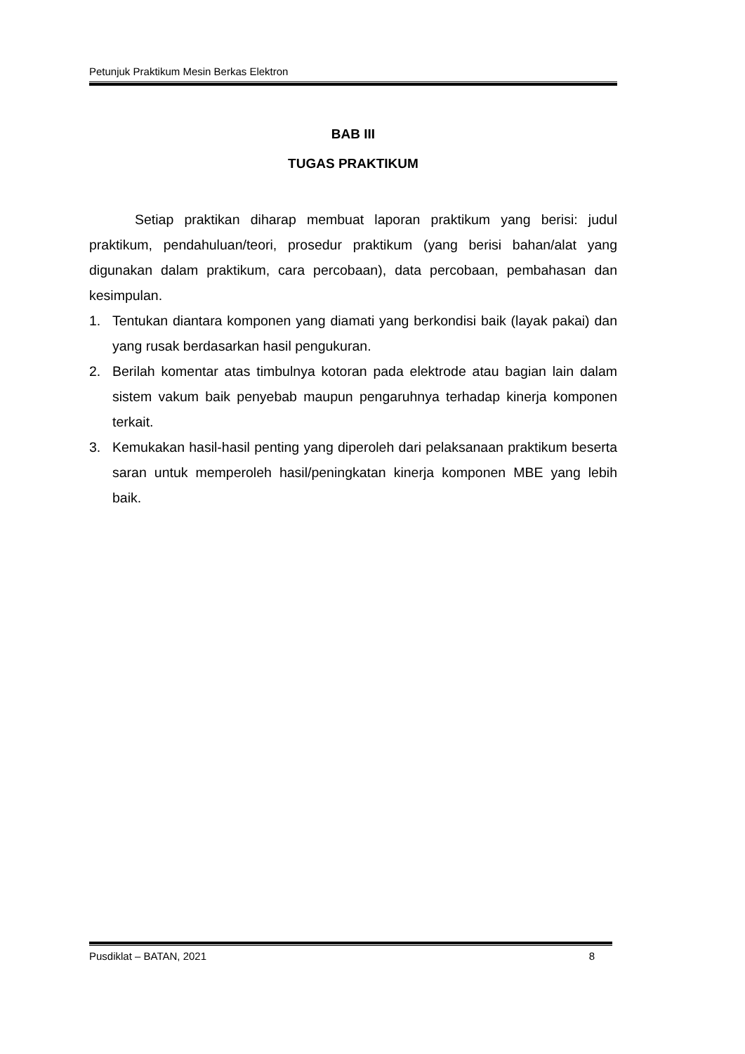Petunjuk Praktikum Mesin Berkas Elektron
BAB III
TUGAS PRAKTIKUM
Setiap praktikan diharap membuat laporan praktikum yang berisi: judul praktikum, pendahuluan/teori, prosedur praktikum (yang berisi bahan/alat yang digunakan dalam praktikum, cara percobaan), data percobaan, pembahasan dan kesimpulan.
1. Tentukan diantara komponen yang diamati yang berkondisi baik (layak pakai) dan yang rusak berdasarkan hasil pengukuran.
2. Berilah komentar atas timbulnya kotoran pada elektrode atau bagian lain dalam sistem vakum baik penyebab maupun pengaruhnya terhadap kinerja komponen terkait.
3. Kemukakan hasil-hasil penting yang diperoleh dari pelaksanaan praktikum beserta saran untuk memperoleh hasil/peningkatan kinerja komponen MBE yang lebih baik.
Pusdiklat – BATAN, 2021 8